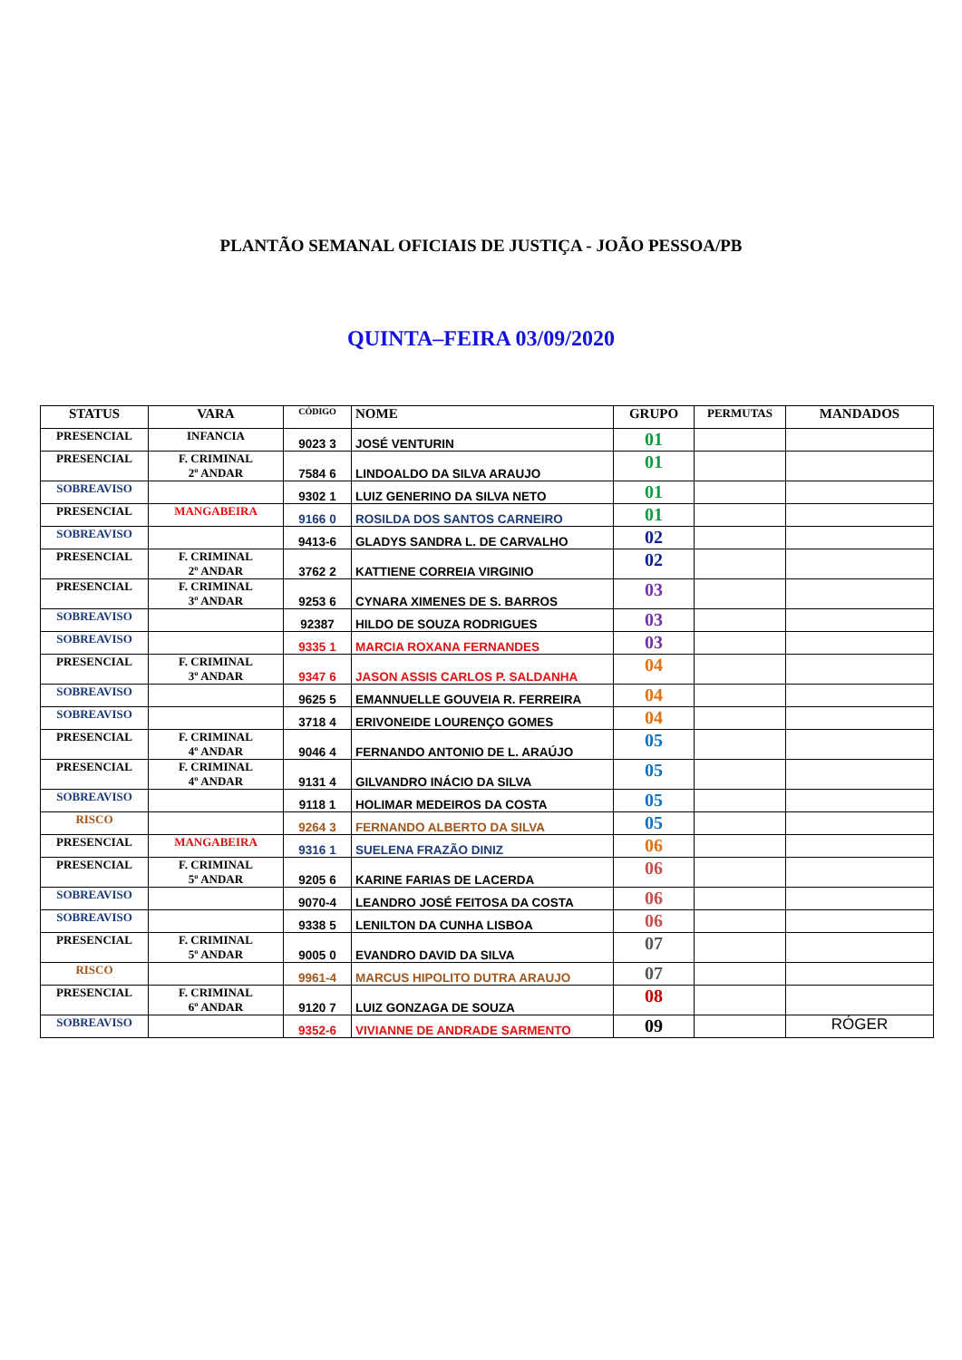PLANTÃO SEMANAL OFICIAIS DE JUSTIÇA - JOÃO PESSOA/PB
QUINTA–FEIRA 03/09/2020
| STATUS | VARA | CÓDIGO | NOME | GRUPO | PERMUTAS | MANDADOS |
| --- | --- | --- | --- | --- | --- | --- |
| PRESENCIAL | INFANCIA | 9023 3 | JOSÉ VENTURIN | 01 | | |
| PRESENCIAL | F. CRIMINAL 2º ANDAR | 7584 6 | LINDOALDO DA SILVA ARAUJO | 01 | | |
| SOBREAVISO | | 9302 1 | LUIZ GENERINO DA SILVA NETO | 01 | | |
| PRESENCIAL | MANGABEIRA | 9166 0 | ROSILDA DOS SANTOS CARNEIRO | 01 | | |
| SOBREAVISO | | 9413-6 | GLADYS SANDRA L. DE CARVALHO | 02 | | |
| PRESENCIAL | F. CRIMINAL 2º ANDAR | 3762 2 | KATTIENE CORREIA VIRGINIO | 02 | | |
| PRESENCIAL | F. CRIMINAL 3º ANDAR | 9253 6 | CYNARA XIMENES DE S. BARROS | 03 | | |
| SOBREAVISO | | 92387 | HILDO DE SOUZA RODRIGUES | 03 | | |
| SOBREAVISO | | 9335 1 | MARCIA ROXANA FERNANDES | 03 | | |
| PRESENCIAL | F. CRIMINAL 3º ANDAR | 9347 6 | JASON ASSIS CARLOS P. SALDANHA | 04 | | |
| SOBREAVISO | | 9625 5 | EMANNUELLE GOUVEIA R. FERREIRA | 04 | | |
| SOBREAVISO | | 3718 4 | ERIVONEIDE LOURENÇO GOMES | 04 | | |
| PRESENCIAL | F. CRIMINAL 4º ANDAR | 9046 4 | FERNANDO ANTONIO DE L. ARAÚJO | 05 | | |
| PRESENCIAL | F. CRIMINAL 4º ANDAR | 9131 4 | GILVANDRO INÁCIO DA SILVA | 05 | | |
| SOBREAVISO | | 9118 1 | HOLIMAR MEDEIROS DA COSTA | 05 | | |
| RISCO | | 9264 3 | FERNANDO ALBERTO DA SILVA | 05 | | |
| PRESENCIAL | MANGABEIRA | 9316 1 | SUELENA FRAZÃO DINIZ | 06 | | |
| PRESENCIAL | F. CRIMINAL 5º ANDAR | 9205 6 | KARINE FARIAS DE LACERDA | 06 | | |
| SOBREAVISO | | 9070-4 | LEANDRO JOSÉ FEITOSA DA COSTA | 06 | | |
| SOBREAVISO | | 9338 5 | LENILTON DA CUNHA LISBOA | 06 | | |
| PRESENCIAL | F. CRIMINAL 5º ANDAR | 9005 0 | EVANDRO DAVID DA SILVA | 07 | | |
| RISCO | | 9961-4 | MARCUS HIPOLITO DUTRA ARAUJO | 07 | | |
| PRESENCIAL | F. CRIMINAL 6º ANDAR | 9120 7 | LUIZ GONZAGA DE SOUZA | 08 | | |
| SOBREAVISO | | 9352-6 | VIVIANNE DE ANDRADE SARMENTO | 09 | | RÓGER |